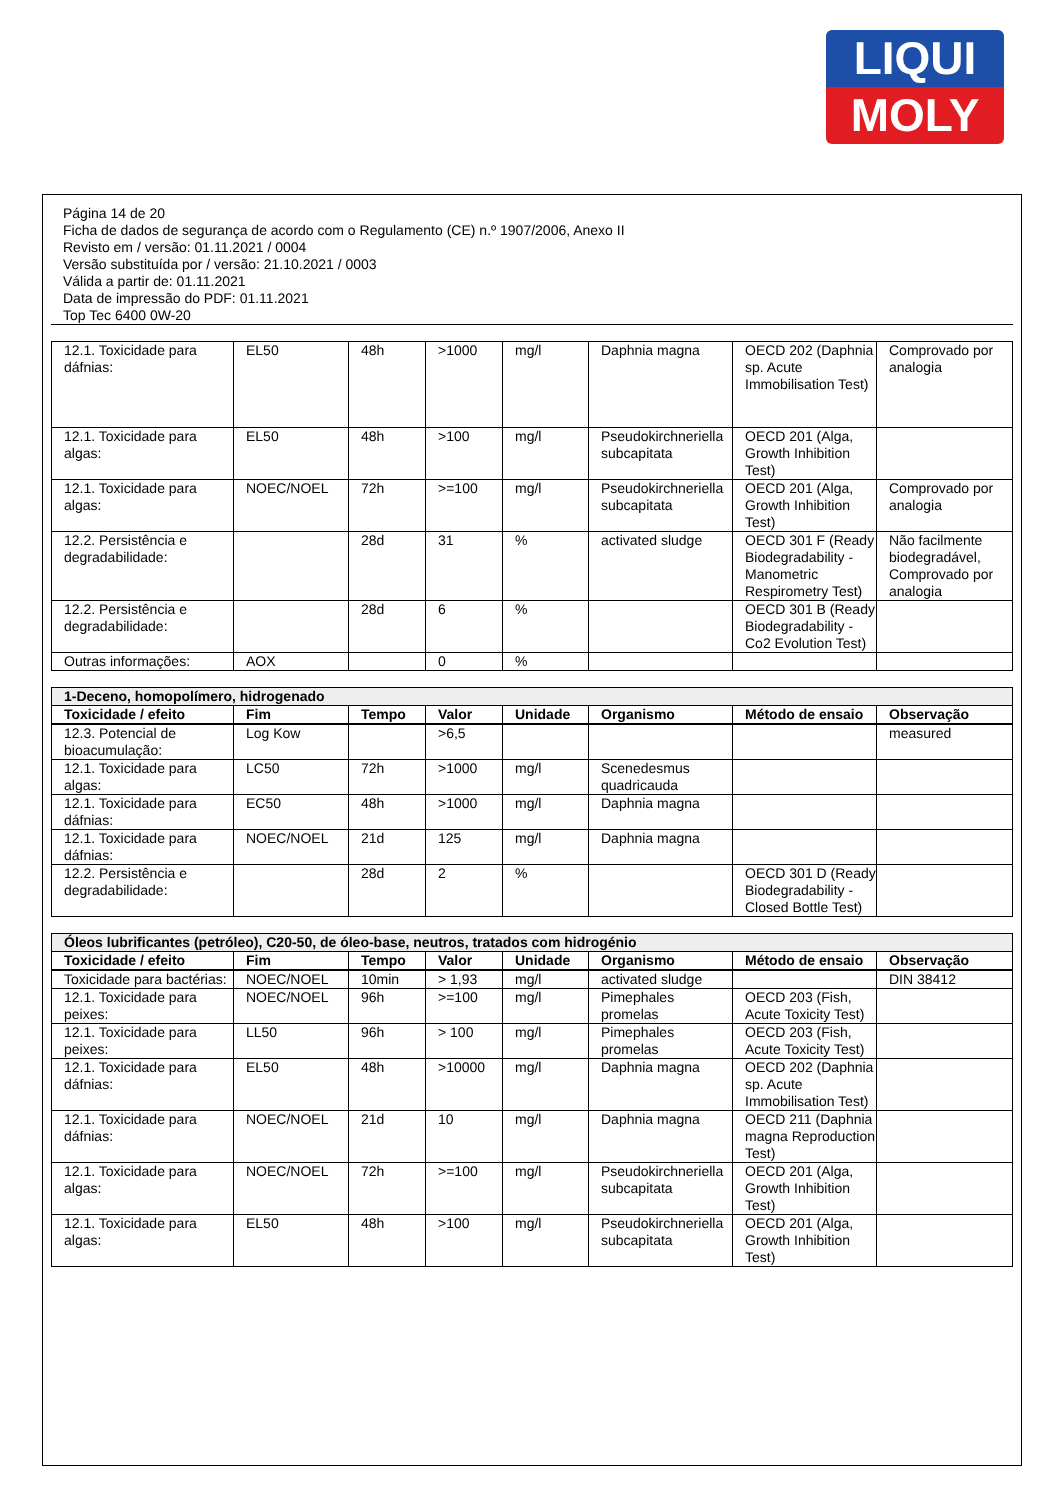LIQUI
MOLY
Página 14 de 20
Ficha de dados de segurança de acordo com o Regulamento (CE) n.º 1907/2006, Anexo II
Revisto em / versão: 01.11.2021 / 0004
Versão substituída por / versão: 21.10.2021 / 0003
Válida a partir de: 01.11.2021
Data de impressão do PDF: 01.11.2021
Top Tec 6400 0W-20
| 12.1. Toxicidade para dáfnias: | EL50 | 48h | >1000 | mg/l | Daphnia magna | OECD 202 (Daphnia sp. Acute Immobilisation Test) | Comprovado por analogia |
| 12.1. Toxicidade para algas: | EL50 | 48h | >100 | mg/l | Pseudokirchneriella subcapitata | OECD 201 (Alga, Growth Inhibition Test) | |
| 12.1. Toxicidade para algas: | NOEC/NOEL | 72h | >=100 | mg/l | Pseudokirchneriella subcapitata | OECD 201 (Alga, Growth Inhibition Test) | Comprovado por analogia |
| 12.2. Persistência e degradabilidade: | | 28d | 31 | % | activated sludge | OECD 301 F (Ready Biodegradability - Manometric Respirometry Test) | Não facilmente biodegradável, Comprovado por analogia |
| 12.2. Persistência e degradabilidade: | | 28d | 6 | % | | OECD 301 B (Ready Biodegradability - Co2 Evolution Test) | |
| Outras informações: | AOX | | 0 | % | | | |
| 1-Deceno, homopolímero, hidrogenado | | | | | | | |
| Toxicidade / efeito | Fim | Tempo | Valor | Unidade | Organismo | Método de ensaio | Observação |
| 12.3. Potencial de bioacumulação: | Log Kow | | >6,5 | | | | measured |
| 12.1. Toxicidade para algas: | LC50 | 72h | >1000 | mg/l | Scenedesmus quadricauda | | |
| 12.1. Toxicidade para dáfnias: | EC50 | 48h | >1000 | mg/l | Daphnia magna | | |
| 12.1. Toxicidade para dáfnias: | NOEC/NOEL | 21d | 125 | mg/l | Daphnia magna | | |
| 12.2. Persistência e degradabilidade: | | 28d | 2 | % | | OECD 301 D (Ready Biodegradability - Closed Bottle Test) | |
| Óleos lubrificantes (petróleo), C20-50, de óleo-base, neutros, tratados com hidrogénio | | | | | | | |
| Toxicidade / efeito | Fim | Tempo | Valor | Unidade | Organismo | Método de ensaio | Observação |
| Toxicidade para bactérias: | NOEC/NOEL | 10min | > 1,93 | mg/l | activated sludge | | DIN 38412 |
| 12.1. Toxicidade para peixes: | NOEC/NOEL | 96h | >=100 | mg/l | Pimephales promelas | OECD 203 (Fish, Acute Toxicity Test) | |
| 12.1. Toxicidade para peixes: | LL50 | 96h | > 100 | mg/l | Pimephales promelas | OECD 203 (Fish, Acute Toxicity Test) | |
| 12.1. Toxicidade para dáfnias: | EL50 | 48h | >10000 | mg/l | Daphnia magna | OECD 202 (Daphnia sp. Acute Immobilisation Test) | |
| 12.1. Toxicidade para dáfnias: | NOEC/NOEL | 21d | 10 | mg/l | Daphnia magna | OECD 211 (Daphnia magna Reproduction Test) | |
| 12.1. Toxicidade para algas: | NOEC/NOEL | 72h | >=100 | mg/l | Pseudokirchneriella subcapitata | OECD 201 (Alga, Growth Inhibition Test) | |
| 12.1. Toxicidade para algas: | EL50 | 48h | >100 | mg/l | Pseudokirchneriella subcapitata | OECD 201 (Alga, Growth Inhibition Test) | |